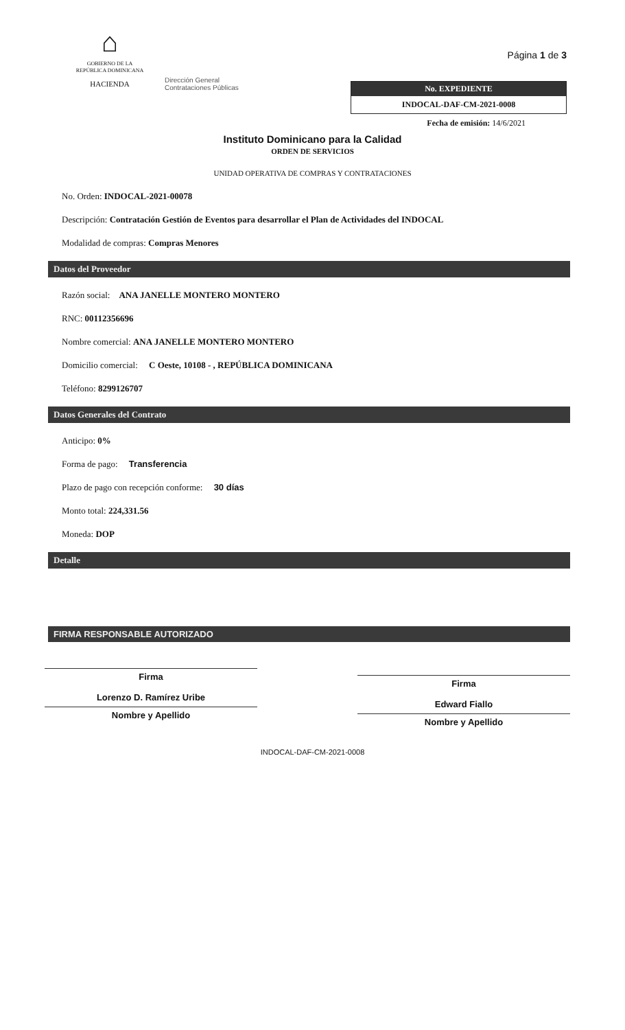⌂
GOBIERNO DE LA
REPÚBLICA DOMINICANA
HACIENDA
Dirección General
Contrataciones Públicas
Página 1 de 3
No. EXPEDIENTE
INDOCAL-DAF-CM-2021-0008
Fecha de emisión: 14/6/2021
Instituto Dominicano para la Calidad
ORDEN DE SERVICIOS
UNIDAD OPERATIVA DE COMPRAS Y CONTRATACIONES
No. Orden: INDOCAL-2021-00078
Descripción: Contratación Gestión de Eventos para desarrollar el Plan de Actividades del INDOCAL
Modalidad de compras: Compras Menores
Datos del Proveedor
Razón social: ANA JANELLE MONTERO MONTERO
RNC: 00112356696
Nombre comercial: ANA JANELLE MONTERO MONTERO
Domicilio comercial: C Oeste, 10108 - , REPÚBLICA DOMINICANA
Teléfono: 8299126707
Datos Generales del Contrato
Anticipo: 0%
Forma de pago: Transferencia
Plazo de pago con recepción conforme: 30 días
Monto total: 224,331.56
Moneda: DOP
Detalle
FIRMA RESPONSABLE AUTORIZADO
Firma
Lorenzo D. Ramírez Uribe
Nombre y Apellido
Firma
Edward Fiallo
Nombre y Apellido
INDOCAL-DAF-CM-2021-0008